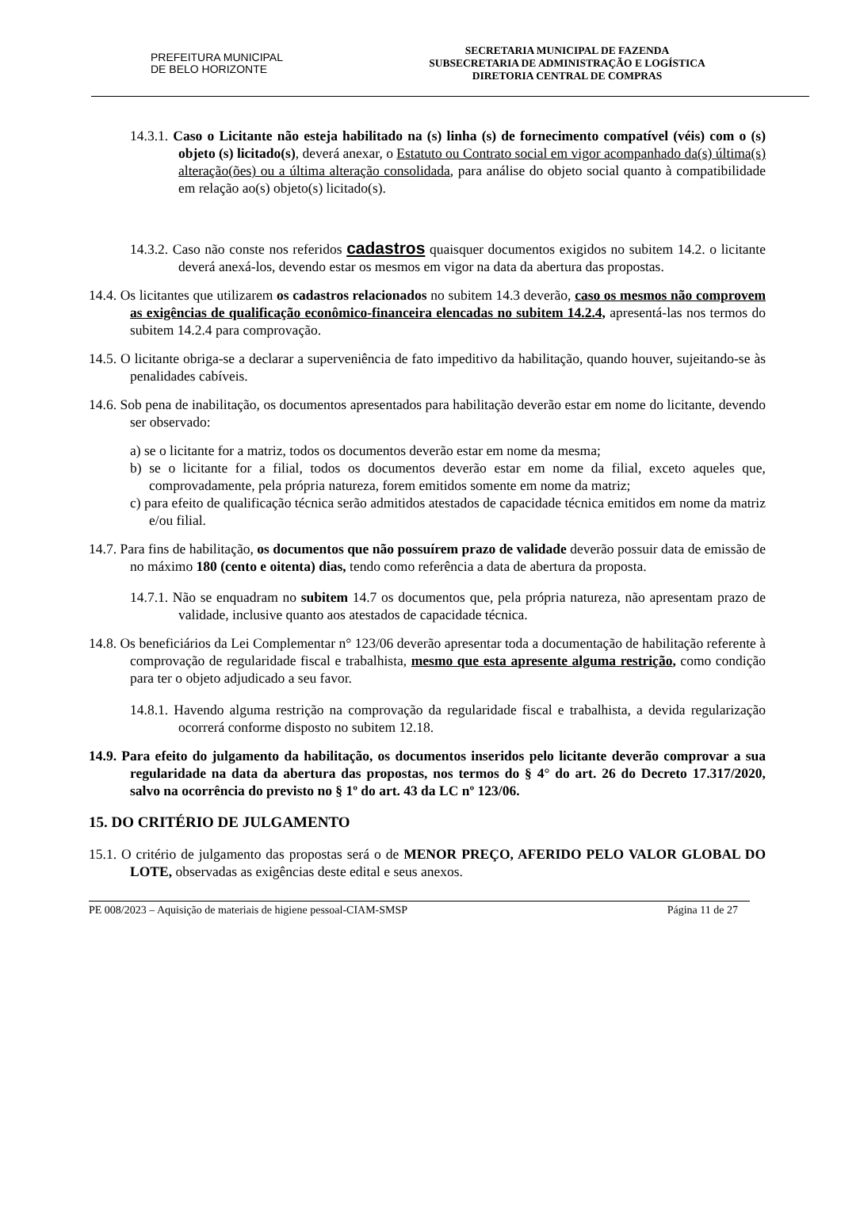PREFEITURA MUNICIPAL
DE BELO HORIZONTE
SECRETARIA MUNICIPAL DE FAZENDA
SUBSECRETARIA DE ADMINISTRAÇÃO E LOGÍSTICA
DIRETORIA CENTRAL DE COMPRAS
14.3.1. Caso o Licitante não esteja habilitado na (s) linha (s) de fornecimento compatível (véis) com o (s) objeto (s) licitado(s), deverá anexar, o Estatuto ou Contrato social em vigor acompanhado da(s) última(s) alteração(ões) ou a última alteração consolidada, para análise do objeto social quanto à compatibilidade em relação ao(s) objeto(s) licitado(s).
14.3.2. Caso não conste nos referidos cadastros quaisquer documentos exigidos no subitem 14.2. o licitante deverá anexá-los, devendo estar os mesmos em vigor na data da abertura das propostas.
14.4. Os licitantes que utilizarem os cadastros relacionados no subitem 14.3 deverão, caso os mesmos não comprovem as exigências de qualificação econômico-financeira elencadas no subitem 14.2.4, apresentá-las nos termos do subitem 14.2.4 para comprovação.
14.5. O licitante obriga-se a declarar a superveniência de fato impeditivo da habilitação, quando houver, sujeitando-se às penalidades cabíveis.
14.6. Sob pena de inabilitação, os documentos apresentados para habilitação deverão estar em nome do licitante, devendo ser observado:
a) se o licitante for a matriz, todos os documentos deverão estar em nome da mesma;
b) se o licitante for a filial, todos os documentos deverão estar em nome da filial, exceto aqueles que, comprovadamente, pela própria natureza, forem emitidos somente em nome da matriz;
c) para efeito de qualificação técnica serão admitidos atestados de capacidade técnica emitidos em nome da matriz e/ou filial.
14.7. Para fins de habilitação, os documentos que não possuírem prazo de validade deverão possuir data de emissão de no máximo 180 (cento e oitenta) dias, tendo como referência a data de abertura da proposta.
14.7.1. Não se enquadram no subitem 14.7 os documentos que, pela própria natureza, não apresentam prazo de validade, inclusive quanto aos atestados de capacidade técnica.
14.8. Os beneficiários da Lei Complementar n° 123/06 deverão apresentar toda a documentação de habilitação referente à comprovação de regularidade fiscal e trabalhista, mesmo que esta apresente alguma restrição, como condição para ter o objeto adjudicado a seu favor.
14.8.1. Havendo alguma restrição na comprovação da regularidade fiscal e trabalhista, a devida regularização ocorrerá conforme disposto no subitem 12.18.
14.9. Para efeito do julgamento da habilitação, os documentos inseridos pelo licitante deverão comprovar a sua regularidade na data da abertura das propostas, nos termos do § 4° do art. 26 do Decreto 17.317/2020, salvo na ocorrência do previsto no § 1º do art. 43 da LC nº 123/06.
15. DO CRITÉRIO DE JULGAMENTO
15.1. O critério de julgamento das propostas será o de MENOR PREÇO, AFERIDO PELO VALOR GLOBAL DO LOTE, observadas as exigências deste edital e seus anexos.
PE 008/2023 – Aquisição de materiais de higiene pessoal-CIAM-SMSP Página 11 de 27